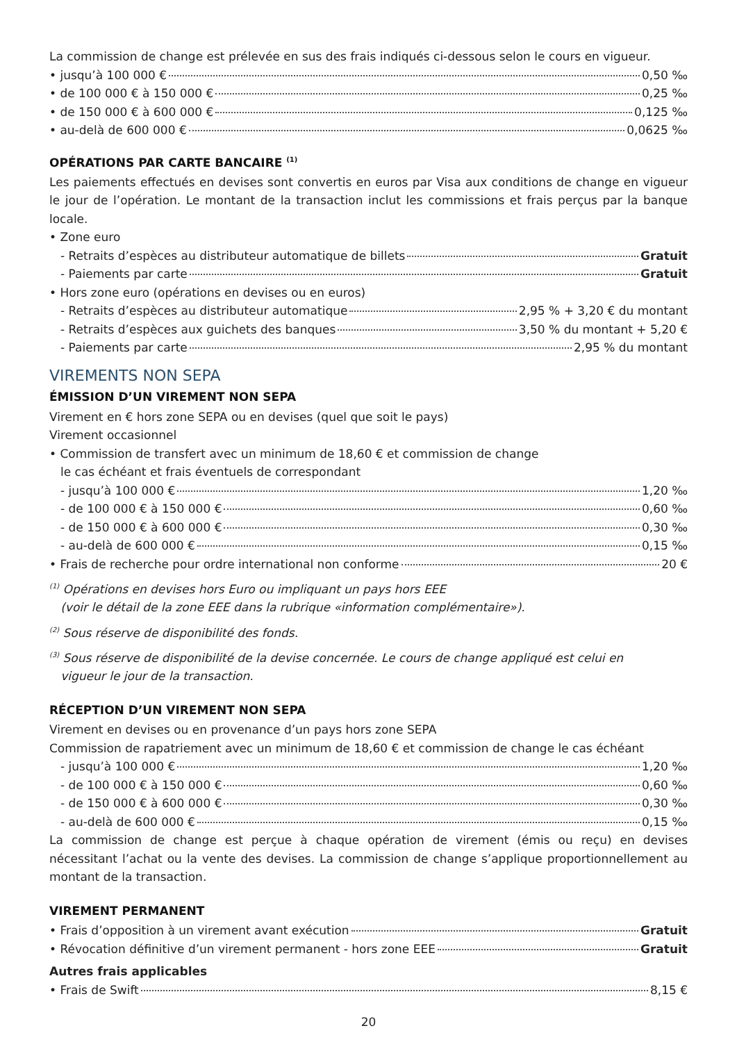La commission de change est prélevée en sus des frais indiqués ci-dessous selon le cours en vigueur.
• jusqu’à 100 000 € 0,50 ‰
• de 100 000 € à 150 000 € 0,25 ‰
• de 150 000 € à 600 000 € 0,125 ‰
• au-delà de 600 000 € 0,0625 ‰
OPÉRATIONS PAR CARTE BANCAIRE <sup>(1)</sup>
Les paiements effectués en devises sont convertis en euros par Visa aux conditions de change en vigueur le jour de l’opération. Le montant de la transaction inclut les commissions et frais perçus par la banque locale.
• Zone euro
- Retraits d’espèces au distributeur automatique de billets Gratuit
- Paiements par carte Gratuit
• Hors zone euro (opérations en devises ou en euros)
- Retraits d’espèces au distributeur automatique 2,95 % + 3,20 € du montant
- Retraits d’espèces aux guichets des banques 3,50 % du montant + 5,20 €
- Paiements par carte 2,95 % du montant
VIREMENTS NON SEPA
ÉMISSION D’UN VIREMENT NON SEPA
Virement en € hors zone SEPA ou en devises (quel que soit le pays)
Virement occasionnel
• Commission de transfert avec un minimum de 18,60 € et commission de change
le cas échéant et frais éventuels de correspondant
- jusqu’à 100 000 € 1,20 ‰
- de 100 000 € à 150 000 € 0,60 ‰
- de 150 000 € à 600 000 € 0,30 ‰
- au-delà de 600 000 € 0,15 ‰
• Frais de recherche pour ordre international non conforme 20 €
<sup>(1)</sup> Opérations en devises hors Euro ou impliquant un pays hors EEE
(voir le détail de la zone EEE dans la rubrique «information complémentaire»).
<sup>(2)</sup> Sous réserve de disponibilité des fonds.
<sup>(3)</sup> Sous réserve de disponibilité de la devise concernée. Le cours de change appliqué est celui en
vigueur le jour de la transaction.
RÉCEPTION D’UN VIREMENT NON SEPA
Virement en devises ou en provenance d’un pays hors zone SEPA
Commission de rapatriement avec un minimum de 18,60 € et commission de change le cas échéant
- jusqu’à 100 000 € 1,20 ‰
- de 100 000 € à 150 000 € 0,60 ‰
- de 150 000 € à 600 000 € 0,30 ‰
- au-delà de 600 000 € 0,15 ‰
La commission de change est perçue à chaque opération de virement (émis ou reçu) en devises nécessitant l’achat ou la vente des devises. La commission de change s’applique proportionnellement au montant de la transaction.
VIREMENT PERMANENT
• Frais d’opposition à un virement avant exécution Gratuit
• Révocation définitive d’un virement permanent - hors zone EEE Gratuit
Autres frais applicables
• Frais de Swift 8,15 €
20